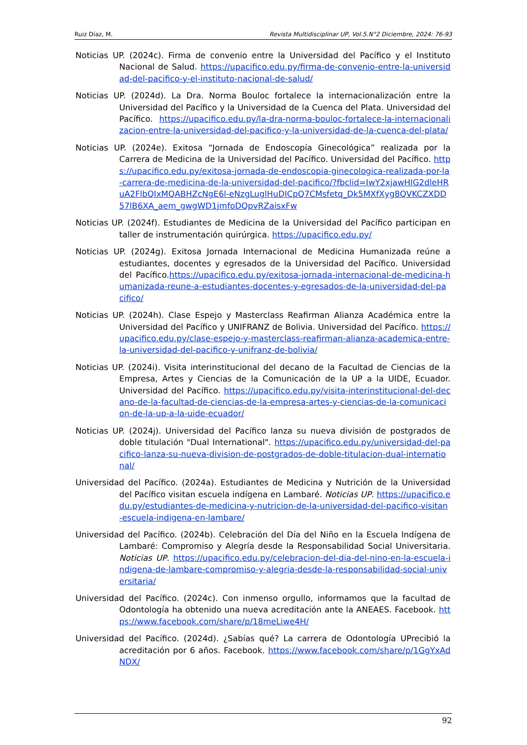Ruiz Díaz, M. Revista Multidisciplinar UP, Vol.5.N°2 Diciembre, 2024: 76-93
Noticias UP. (2024c). Firma de convenio entre la Universidad del Pacífico y el Instituto Nacional de Salud. https://upacifico.edu.py/firma-de-convenio-entre-la-universidad-del-pacifico-y-el-instituto-nacional-de-salud/
Noticias UP. (2024d). La Dra. Norma Bouloc fortalece la internacionalización entre la Universidad del Pacífico y la Universidad de la Cuenca del Plata. Universidad del Pacífico. https://upacifico.edu.py/la-dra-norma-bouloc-fortalece-la-internacionalizacion-entre-la-universidad-del-pacifico-y-la-universidad-de-la-cuenca-del-plata/
Noticias UP. (2024e). Exitosa “Jornada de Endoscopía Ginecológica” realizada por la Carrera de Medicina de la Universidad del Pacífico. Universidad del Pacífico. https://upacifico.edu.py/exitosa-jornada-de-endoscopia-ginecologica-realizada-por-la-carrera-de-medicina-de-la-universidad-del-pacifico/?fbclid=IwY2xjawHIG2dleHRuA2FlbQIxMQABHZcNgE6l-eNzgLuglHuDICpQ7CMsfetq_Dk5MXfXyg8QVKCZXDD57lB6XA_aem_gwgWD1jmfoDQpvRZaisxFw
Noticias UP. (2024f). Estudiantes de Medicina de la Universidad del Pacífico participan en taller de instrumentación quirúrgica. https://upacifico.edu.py/
Noticias UP. (2024g). Exitosa Jornada Internacional de Medicina Humanizada reúne a estudiantes, docentes y egresados de la Universidad del Pacífico. Universidad del Pacífico.https://upacifico.edu.py/exitosa-jornada-internacional-de-medicina-humanizada-reune-a-estudiantes-docentes-y-egresados-de-la-universidad-del-pacifico/
Noticias UP. (2024h). Clase Espejo y Masterclass Reafirman Alianza Académica entre la Universidad del Pacífico y UNIFRANZ de Bolivia. Universidad del Pacífico. https://upacifico.edu.py/clase-espejo-y-masterclass-reafirman-alianza-academica-entre-la-universidad-del-pacifico-y-unifranz-de-bolivia/
Noticias UP. (2024i). Visita interinstitucional del decano de la Facultad de Ciencias de la Empresa, Artes y Ciencias de la Comunicación de la UP a la UIDE, Ecuador. Universidad del Pacífico. https://upacifico.edu.py/visita-interinstitucional-del-decano-de-la-facultad-de-ciencias-de-la-empresa-artes-y-ciencias-de-la-comunicacion-de-la-up-a-la-uide-ecuador/
Noticias UP. (2024j). Universidad del Pacífico lanza su nueva división de postgrados de doble titulación "Dual International". https://upacifico.edu.py/universidad-del-pacifico-lanza-su-nueva-division-de-postgrados-de-doble-titulacion-dual-international/
Universidad del Pacífico. (2024a). Estudiantes de Medicina y Nutrición de la Universidad del Pacífico visitan escuela indígena en Lambaré. Noticias UP. https://upacifico.edu.py/estudiantes-de-medicina-y-nutricion-de-la-universidad-del-pacifico-visitan-escuela-indigena-en-lambare/
Universidad del Pacífico. (2024b). Celebración del Día del Niño en la Escuela Indígena de Lambaré: Compromiso y Alegría desde la Responsabilidad Social Universitaria. Noticias UP. https://upacifico.edu.py/celebracion-del-dia-del-nino-en-la-escuela-indigena-de-lambare-compromiso-y-alegria-desde-la-responsabilidad-social-universitaria/
Universidad del Pacífico. (2024c). Con inmenso orgullo, informamos que la facultad de Odontología ha obtenido una nueva acreditación ante la ANEAES. Facebook. https://www.facebook.com/share/p/18meLiwe4H/
Universidad del Pacífico. (2024d). ¿Sabías qué? La carrera de Odontología UPrecibió la acreditación por 6 años. Facebook. https://www.facebook.com/share/p/1GgYxAdNDX/
92